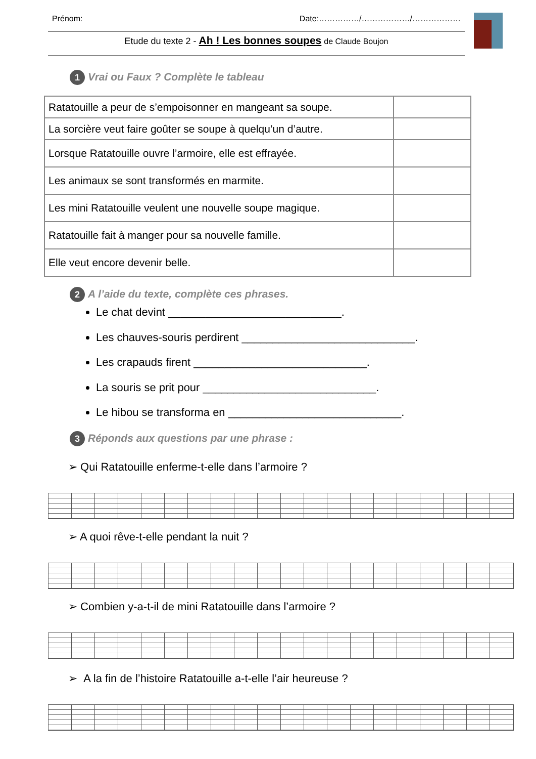Prénom: Date:……………/………………/………………
Etude du texte 2 - Ah ! Les bonnes soupes de Claude Boujon
1 Vrai ou Faux ? Complète le tableau
| Ratatouille a peur de s’empoisonner en mangeant sa soupe. | |
| La sorcière veut faire goûter se soupe à quelqu’un d’autre. | |
| Lorsque Ratatouille ouvre l’armoire, elle est effrayée. | |
| Les animaux se sont transformés en marmite. | |
| Les mini Ratatouille veulent une nouvelle soupe magique. | |
| Ratatouille fait à manger pour sa nouvelle famille. | |
| Elle veut encore devenir belle. | |
2 A l’aide du texte, complète ces phrases.
Le chat devint ____________________________.
Les chauves-souris perdirent ____________________________.
Les crapauds firent ____________________________.
La souris se prit pour ____________________________.
Le hibou se transforma en ____________________________.
3 Réponds aux questions par une phrase :
➢ Qui Ratatouille enferme-t-elle dans l’armoire ?
➢ A quoi rêve-t-elle pendant la nuit ?
➢ Combien y-a-t-il de mini Ratatouille dans l’armoire ?
➢ A la fin de l’histoire Ratatouille a-t-elle l’air heureuse ?